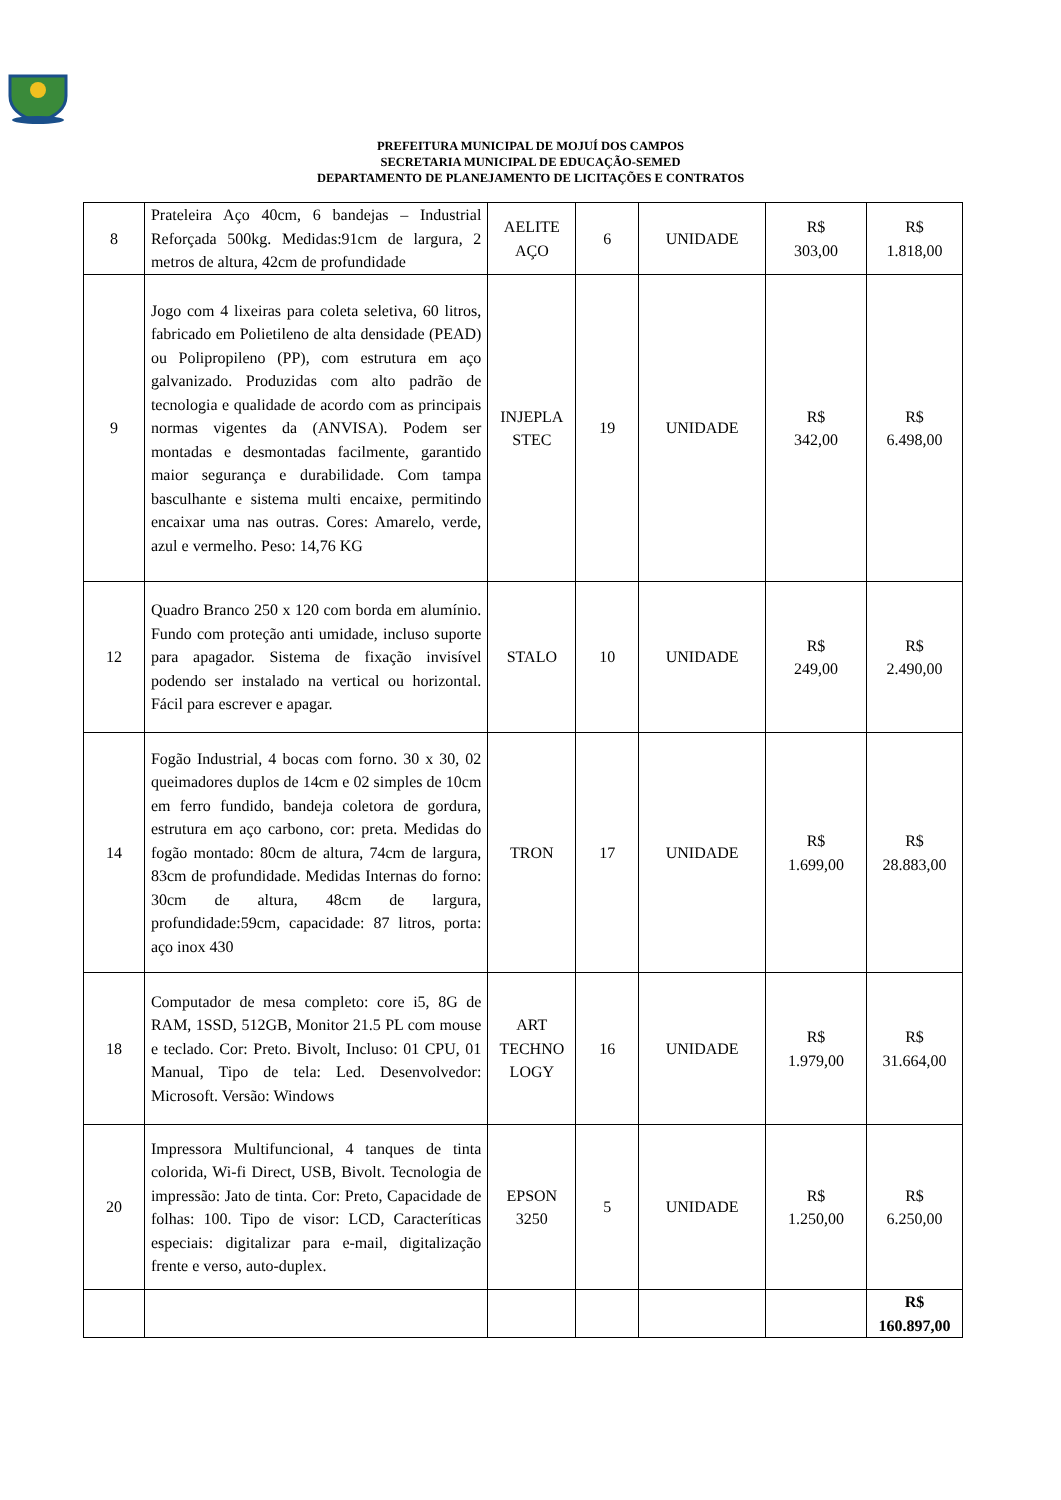PREFEITURA MUNICIPAL DE MOJUÍ DOS CAMPOS
SECRETARIA MUNICIPAL DE EDUCAÇÃO-SEMED
DEPARTAMENTO DE PLANEJAMENTO DE LICITAÇÕES E CONTRATOS
| 8 | Prateleira Aço 40cm, 6 bandejas – Industrial Reforçada 500kg. Medidas:91cm de largura, 2 metros de altura, 42cm de profundidade | AELITE AÇO | 6 | UNIDADE | R$ 303,00 | R$ 1.818,00 |
| 9 | Jogo com 4 lixeiras para coleta seletiva, 60 litros, fabricado em Polietileno de alta densidade (PEAD) ou Polipropileno (PP), com estrutura em aço galvanizado. Produzidas com alto padrão de tecnologia e qualidade de acordo com as principais normas vigentes da (ANVISA). Podem ser montadas e desmontadas facilmente, garantido maior segurança e durabilidade. Com tampa basculhante e sistema multi encaixe, permitindo encaixar uma nas outras. Cores: Amarelo, verde, azul e vermelho. Peso: 14,76 KG | INJEPLA STEC | 19 | UNIDADE | R$ 342,00 | R$ 6.498,00 |
| 12 | Quadro Branco 250 x 120 com borda em alumínio. Fundo com proteção anti umidade, incluso suporte para apagador. Sistema de fixação invisível podendo ser instalado na vertical ou horizontal. Fácil para escrever e apagar. | STALO | 10 | UNIDADE | R$ 249,00 | R$ 2.490,00 |
| 14 | Fogão Industrial, 4 bocas com forno. 30 x 30, 02 queimadores duplos de 14cm e 02 simples de 10cm em ferro fundido, bandeja coletora de gordura, estrutura em aço carbono, cor: preta. Medidas do fogão montado: 80cm de altura, 74cm de largura, 83cm de profundidade. Medidas Internas do forno: 30cm de altura, 48cm de largura, profundidade:59cm, capacidade: 87 litros, porta: aço inox 430 | TRON | 17 | UNIDADE | R$ 1.699,00 | R$ 28.883,00 |
| 18 | Computador de mesa completo: core i5, 8G de RAM, 1SSD, 512GB, Monitor 21.5 PL com mouse e teclado. Cor: Preto. Bivolt, Incluso: 01 CPU, 01 Manual, Tipo de tela: Led. Desenvolvedor: Microsoft. Versão: Windows | ART TECHNO LOGY | 16 | UNIDADE | R$ 1.979,00 | R$ 31.664,00 |
| 20 | Impressora Multifuncional, 4 tanques de tinta colorida, Wi-fi Direct, USB, Bivolt. Tecnologia de impressão: Jato de tinta. Cor: Preto, Capacidade de folhas: 100. Tipo de visor: LCD, Caracteríticas especiais: digitalizar para e-mail, digitalização frente e verso, auto-duplex. | EPSON 3250 | 5 | UNIDADE | R$ 1.250,00 | R$ 6.250,00 |
| | | | | | | R$ 160.897,00 |